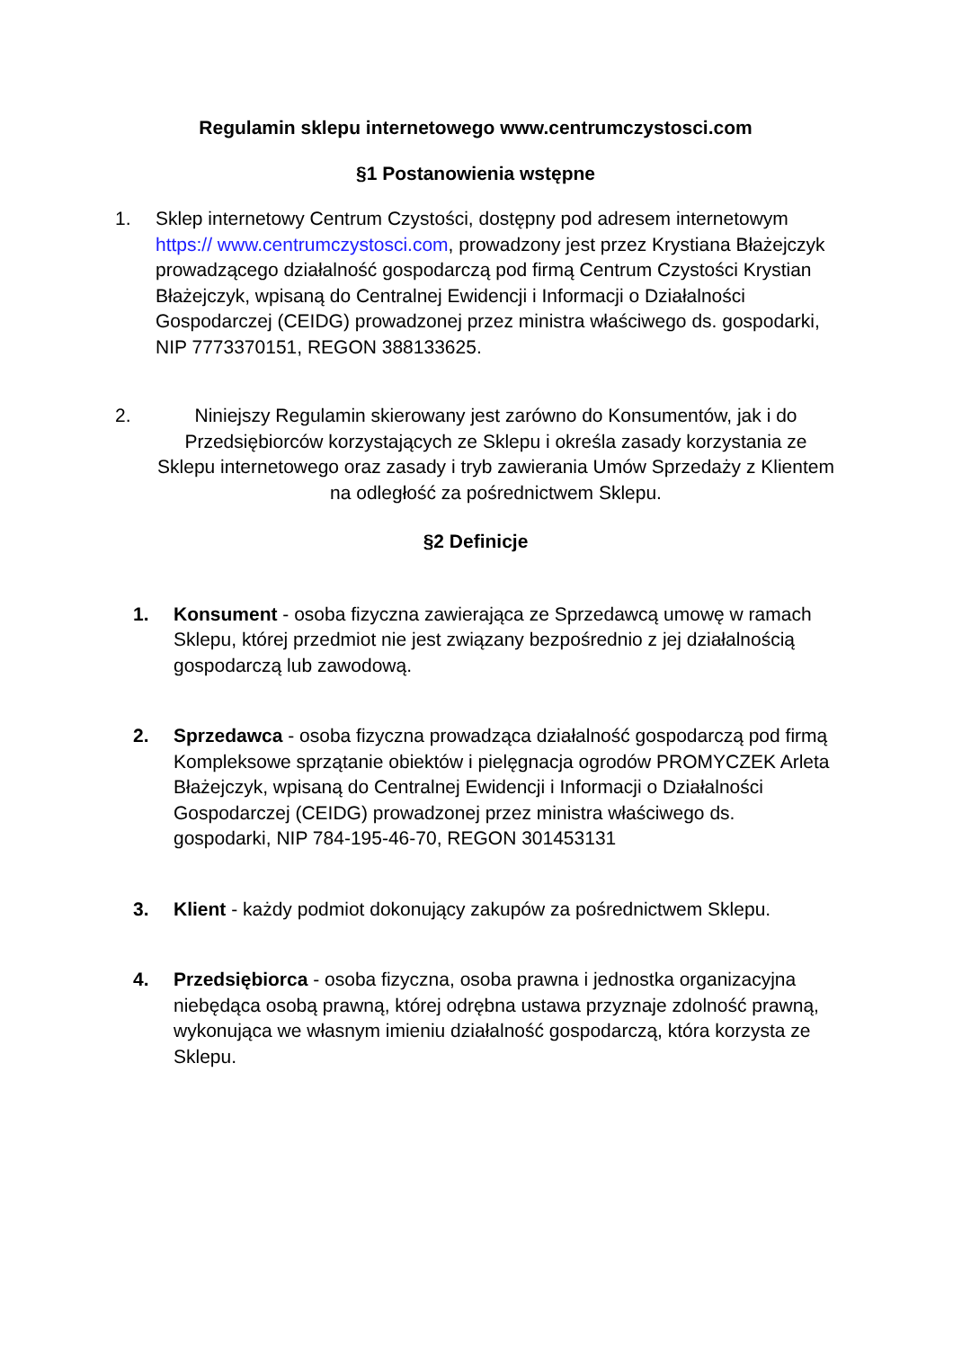Regulamin sklepu internetowego www.centrumczystosci.com
§1 Postanowienia wstępne
1. Sklep internetowy Centrum Czystości, dostępny pod adresem internetowym https:// www.centrumczystosci.com, prowadzony jest przez Krystiana Błażejczyk prowadzącego działalność gospodarczą pod firmą Centrum Czystości Krystian Błażejczyk, wpisaną do Centralnej Ewidencji i Informacji o Działalności Gospodarczej (CEIDG) prowadzonej przez ministra właściwego ds. gospodarki, NIP 7773370151, REGON 388133625.
2. Niniejszy Regulamin skierowany jest zarówno do Konsumentów, jak i do Przedsiębiorców korzystających ze Sklepu i określa zasady korzystania ze Sklepu internetowego oraz zasady i tryb zawierania Umów Sprzedaży z Klientem na odległość za pośrednictwem Sklepu.
§2 Definicje
1. Konsument - osoba fizyczna zawierająca ze Sprzedawcą umowę w ramach Sklepu, której przedmiot nie jest związany bezpośrednio z jej działalnością gospodarczą lub zawodową.
2. Sprzedawca - osoba fizyczna prowadząca działalność gospodarczą pod firmą Kompleksowe sprzątanie obiektów i pielęgnacja ogrodów PROMYCZEK Arleta Błażejczyk, wpisaną do Centralnej Ewidencji i Informacji o Działalności Gospodarczej (CEIDG) prowadzonej przez ministra właściwego ds. gospodarki, NIP 784-195-46-70, REGON 301453131
3. Klient - każdy podmiot dokonujący zakupów za pośrednictwem Sklepu.
4. Przedsiębiorca - osoba fizyczna, osoba prawna i jednostka organizacyjna niebędąca osobą prawną, której odrębna ustawa przyznaje zdolność prawną, wykonująca we własnym imieniu działalność gospodarczą, która korzysta ze Sklepu.